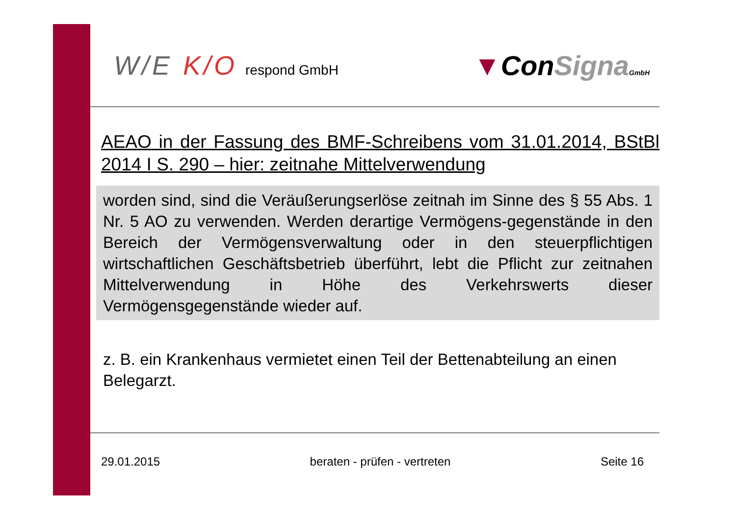W/E K/O respond GmbH
▼ConSigna GmbH
AEAO in der Fassung des BMF-Schreibens vom 31.01.2014, BStBl 2014 I S. 290 – hier: zeitnahe Mittelverwendung
worden sind, sind die Veräußerungserlöse zeitnah im Sinne des § 55 Abs. 1 Nr. 5 AO zu verwenden. Werden derartige Vermögens-gegenstände in den Bereich der Vermögensverwaltung oder in den steuerpflichtigen wirtschaftlichen Geschäftsbetrieb überführt, lebt die Pflicht zur zeitnahen Mittelverwendung in Höhe des Verkehrswerts dieser Vermögensgegenstände wieder auf.
z. B. ein Krankenhaus vermietet einen Teil der Bettenabteilung an einen Belegarzt.
29.01.2015 beraten - prüfen - vertreten Seite 16